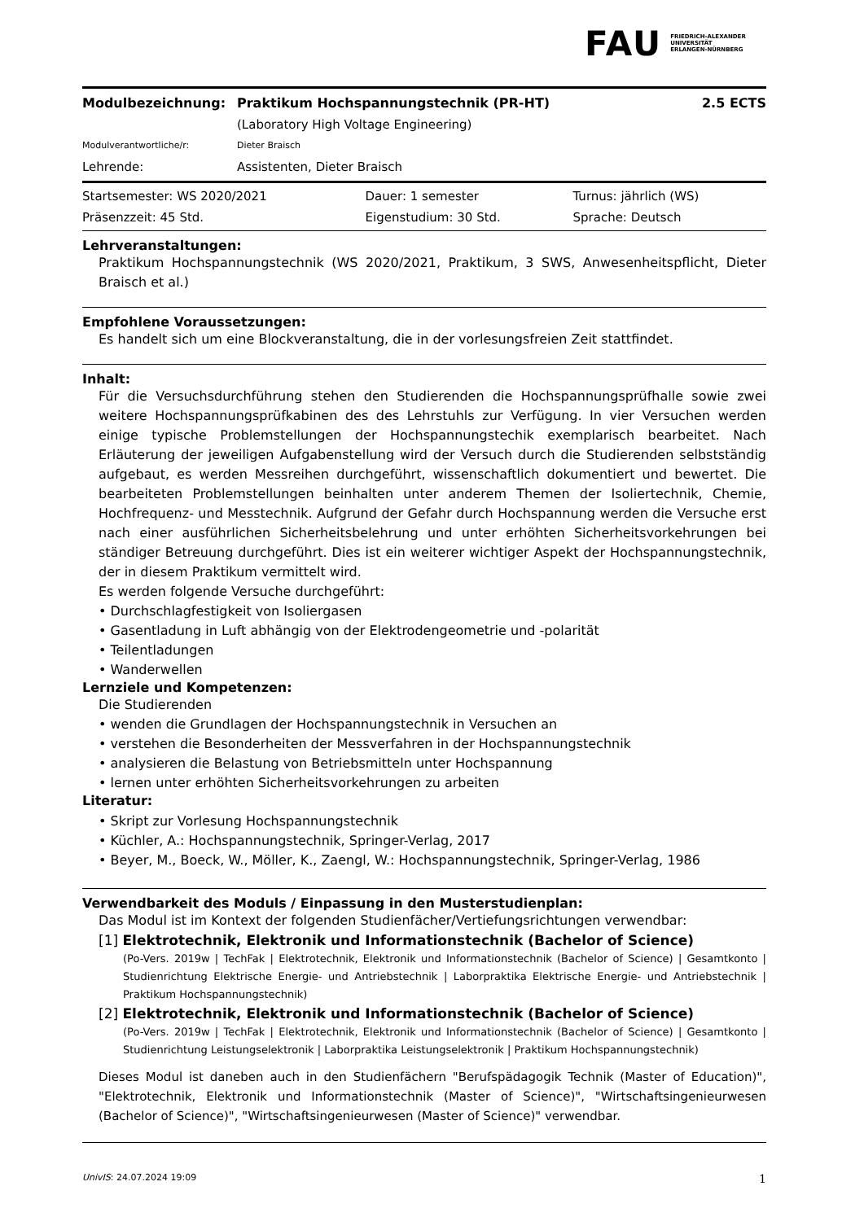FAU FRIEDRICH-ALEXANDER
UNIVERSITÄT
ERLANGEN-NÜRNBERG
| Modulbezeichnung: | Praktikum Hochspannungstechnik (PR-HT) | 2.5 ECTS |
| | (Laboratory High Voltage Engineering) | |
| Modulverantwortliche/r: | Dieter Braisch | |
| Lehrende: | Assistenten, Dieter Braisch | |
| Startsemester: WS 2020/2021 | Dauer: 1 semester | Turnus: jährlich (WS) |
| Präsenzzeit: 45 Std. | Eigenstudium: 30 Std. | Sprache: Deutsch |
Lehrveranstaltungen:
Praktikum Hochspannungstechnik (WS 2020/2021, Praktikum, 3 SWS, Anwesenheitspflicht, Dieter Braisch et al.)
Empfohlene Voraussetzungen:
Es handelt sich um eine Blockveranstaltung, die in der vorlesungsfreien Zeit stattfindet.
Inhalt:
Für die Versuchsdurchführung stehen den Studierenden die Hochspannungsprüfhalle sowie zwei weitere Hochspannungsprüfkabinen des des Lehrstuhls zur Verfügung. In vier Versuchen werden einige typische Problemstellungen der Hochspannungstechik exemplarisch bearbeitet. Nach Erläuterung der jeweiligen Aufgabenstellung wird der Versuch durch die Studierenden selbstständig aufgebaut, es werden Messreihen durchgeführt, wissenschaftlich dokumentiert und bewertet. Die bearbeiteten Problemstellungen beinhalten unter anderem Themen der Isoliertechnik, Chemie, Hochfrequenz- und Messtechnik. Aufgrund der Gefahr durch Hochspannung werden die Versuche erst nach einer ausführlichen Sicherheitsbelehrung und unter erhöhten Sicherheitsvorkehrungen bei ständiger Betreuung durchgeführt. Dies ist ein weiterer wichtiger Aspekt der Hochspannungstechnik, der in diesem Praktikum vermittelt wird.
Es werden folgende Versuche durchgeführt:
• Durchschlagfestigkeit von Isoliergasen
• Gasentladung in Luft abhängig von der Elektrodengeometrie und -polarität
• Teilentladungen
• Wanderwellen
Lernziele und Kompetenzen:
Die Studierenden
• wenden die Grundlagen der Hochspannungstechnik in Versuchen an
• verstehen die Besonderheiten der Messverfahren in der Hochspannungstechnik
• analysieren die Belastung von Betriebsmitteln unter Hochspannung
• lernen unter erhöhten Sicherheitsvorkehrungen zu arbeiten
Literatur:
• Skript zur Vorlesung Hochspannungstechnik
• Küchler, A.: Hochspannungstechnik, Springer-Verlag, 2017
• Beyer, M., Boeck, W., Möller, K., Zaengl, W.: Hochspannungstechnik, Springer-Verlag, 1986
Verwendbarkeit des Moduls / Einpassung in den Musterstudienplan:
Das Modul ist im Kontext der folgenden Studienfächer/Vertiefungsrichtungen verwendbar:
[1] Elektrotechnik, Elektronik und Informationstechnik (Bachelor of Science)
(Po-Vers. 2019w | TechFak | Elektrotechnik, Elektronik und Informationstechnik (Bachelor of Science) | Gesamtkonto | Studienrichtung Elektrische Energie- und Antriebstechnik | Laborpraktika Elektrische Energie- und Antriebstechnik | Praktikum Hochspannungstechnik)
[2] Elektrotechnik, Elektronik und Informationstechnik (Bachelor of Science)
(Po-Vers. 2019w | TechFak | Elektrotechnik, Elektronik und Informationstechnik (Bachelor of Science) | Gesamtkonto | Studienrichtung Leistungselektronik | Laborpraktika Leistungselektronik | Praktikum Hochspannungstechnik)
Dieses Modul ist daneben auch in den Studienfächern "Berufspädagogik Technik (Master of Education)", "Elektrotechnik, Elektronik und Informationstechnik (Master of Science)", "Wirtschaftsingenieurwesen (Bachelor of Science)", "Wirtschaftsingenieurwesen (Master of Science)" verwendbar.
UnivIS: 24.07.2024 19:09 1